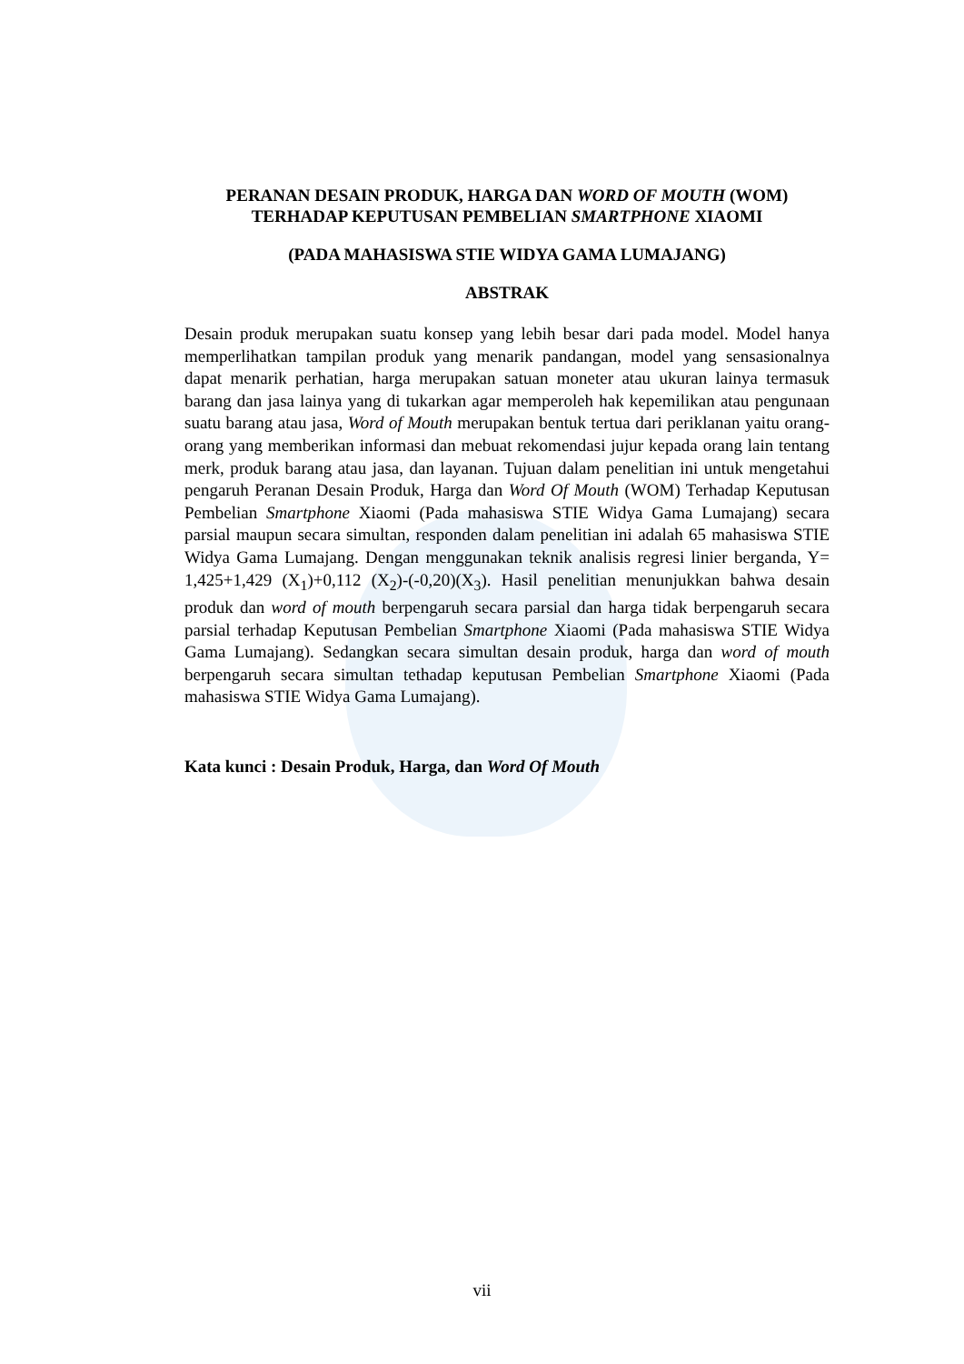PERANAN DESAIN PRODUK, HARGA DAN WORD OF MOUTH (WOM) TERHADAP KEPUTUSAN PEMBELIAN SMARTPHONE XIAOMI
(PADA MAHASISWA STIE WIDYA GAMA LUMAJANG)
ABSTRAK
Desain produk merupakan suatu konsep yang lebih besar dari pada model. Model hanya memperlihatkan tampilan produk yang menarik pandangan, model yang sensasionalnya dapat menarik perhatian, harga merupakan satuan moneter atau ukuran lainya termasuk barang dan jasa lainya yang di tukarkan agar memperoleh hak kepemilikan atau pengunaan suatu barang atau jasa, Word of Mouth merupakan bentuk tertua dari periklanan yaitu orang-orang yang memberikan informasi dan mebuat rekomendasi jujur kepada orang lain tentang merk, produk barang atau jasa, dan layanan. Tujuan dalam penelitian ini untuk mengetahui pengaruh Peranan Desain Produk, Harga dan Word Of Mouth (WOM) Terhadap Keputusan Pembelian Smartphone Xiaomi (Pada mahasiswa STIE Widya Gama Lumajang) secara parsial maupun secara simultan, responden dalam penelitian ini adalah 65 mahasiswa STIE Widya Gama Lumajang. Dengan menggunakan teknik analisis regresi linier berganda, Y= 1,425+1,429 (X<sub>1</sub>)+0,112 (X<sub>2</sub>)-(-0,20)(X<sub>3</sub>). Hasil penelitian menunjukkan bahwa desain produk dan word of mouth berpengaruh secara parsial dan harga tidak berpengaruh secara parsial terhadap Keputusan Pembelian Smartphone Xiaomi (Pada mahasiswa STIE Widya Gama Lumajang). Sedangkan secara simultan desain produk, harga dan word of mouth berpengaruh secara simultan tethadap keputusan Pembelian Smartphone Xiaomi (Pada mahasiswa STIE Widya Gama Lumajang).
Kata kunci : Desain Produk, Harga, dan Word Of Mouth
vii